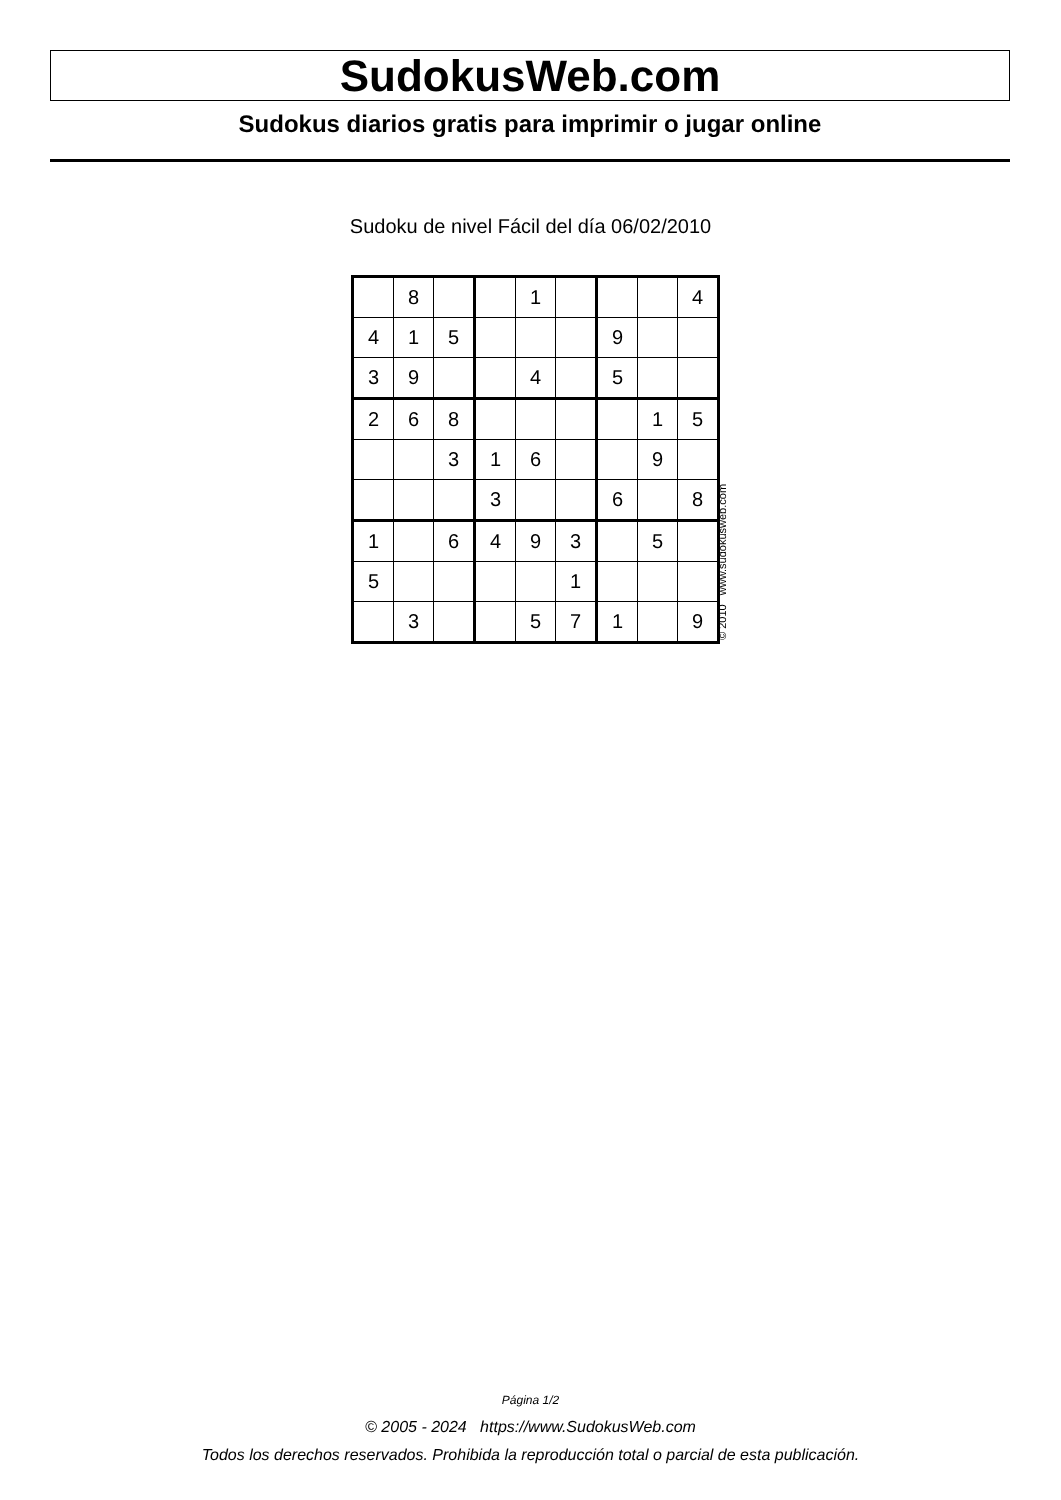SudokusWeb.com
Sudokus diarios gratis para imprimir o jugar online
Sudoku de nivel Fácil del día 06/02/2010
| | 8 | | | 1 | | | | 4 |
| 4 | 1 | 5 | | | | 9 | | |
| 3 | 9 | | | 4 | | 5 | | |
| 2 | 6 | 8 | | | | | 1 | 5 |
| | | 3 | 1 | 6 | | | 9 | |
| | | | 3 | | | 6 | | 8 |
| 1 | | 6 | 4 | 9 | 3 | | 5 | |
| 5 | | | | | 1 | | | |
| | 3 | | | 5 | 7 | 1 | | 9 |
© 2010 www.sudokusweb.com
Página 1/2
© 2005 - 2024 https://www.SudokusWeb.com
Todos los derechos reservados. Prohibida la reproducción total o parcial de esta publicación.